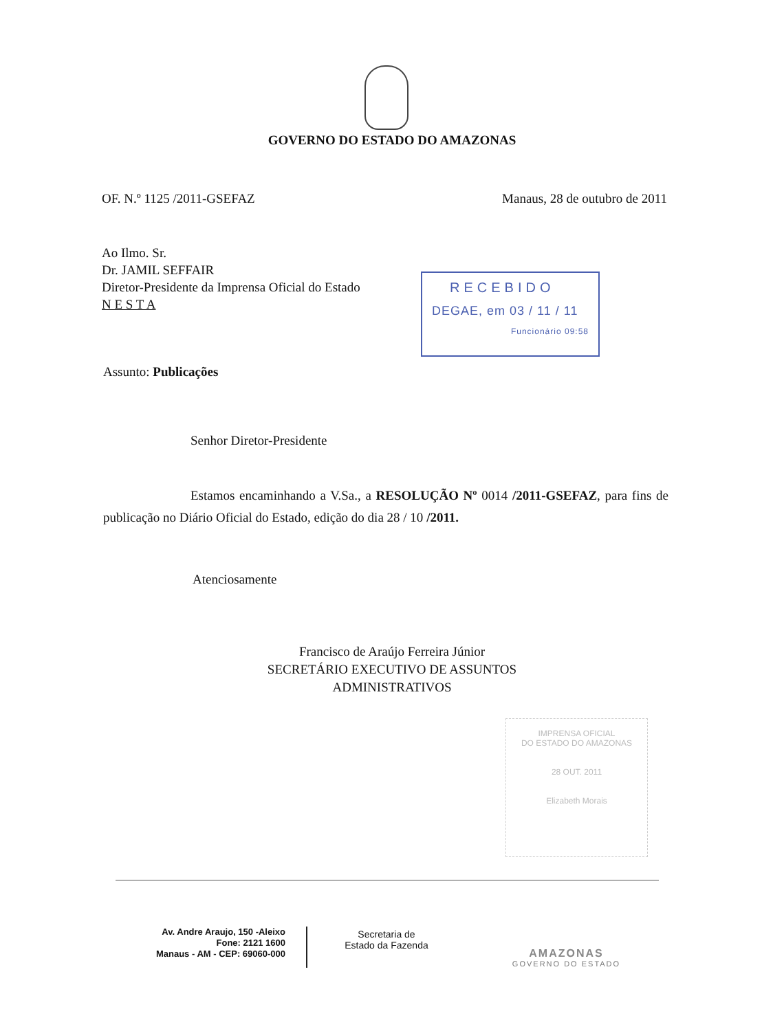GOVERNO DO ESTADO DO AMAZONAS
OF. N.º 1125 /2011-GSEFAZ Manaus, 28 de outubro de 2011
Ao Ilmo. Sr.
Dr. JAMIL SEFFAIR
Diretor-Presidente da Imprensa Oficial do Estado
N E S T A
RECEBIDO
DEGAE, em 03 / 11 / 11
Funcionário 09:58
Assunto: Publicações
Senhor Diretor-Presidente
Estamos encaminhando a V.Sa., a RESOLUÇÃO Nº 0014 /2011-GSEFAZ, para fins de publicação no Diário Oficial do Estado, edição do dia 28 / 10 /2011.
Atenciosamente
Francisco de Araújo Ferreira Júnior
SECRETÁRIO EXECUTIVO DE ASSUNTOS
ADMINISTRATIVOS
IMPRENSA OFICIAL
DO ESTADO DO AMAZONAS
28 OUT. 2011
Elizabeth Morais
Av. Andre Araujo, 150 -Aleixo
Fone: 2121 1600
Manaus - AM - CEP: 69060-000
Secretaria de
Estado da Fazenda
AMAZONAS
GOVERNO DO ESTADO